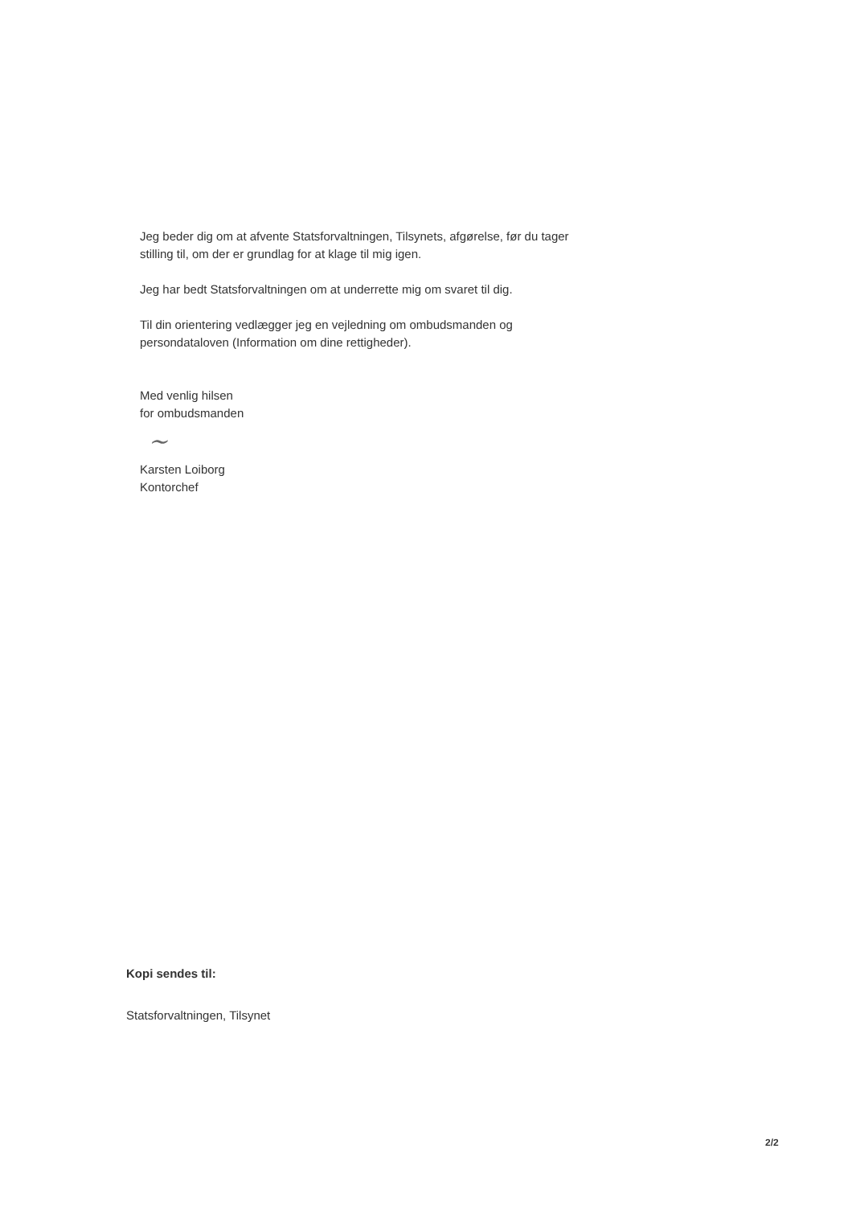Jeg beder dig om at afvente Statsforvaltningen, Tilsynets, afgørelse, før du tager stilling til, om der er grundlag for at klage til mig igen.
Jeg har bedt Statsforvaltningen om at underrette mig om svaret til dig.
Til din orientering vedlægger jeg en vejledning om ombudsmanden og persondataloven (Information om dine rettigheder).
Med venlig hilsen
for ombudsmanden
~
Karsten Loiborg
Kontorchef
Kopi sendes til:
Statsforvaltningen, Tilsynet
2/2